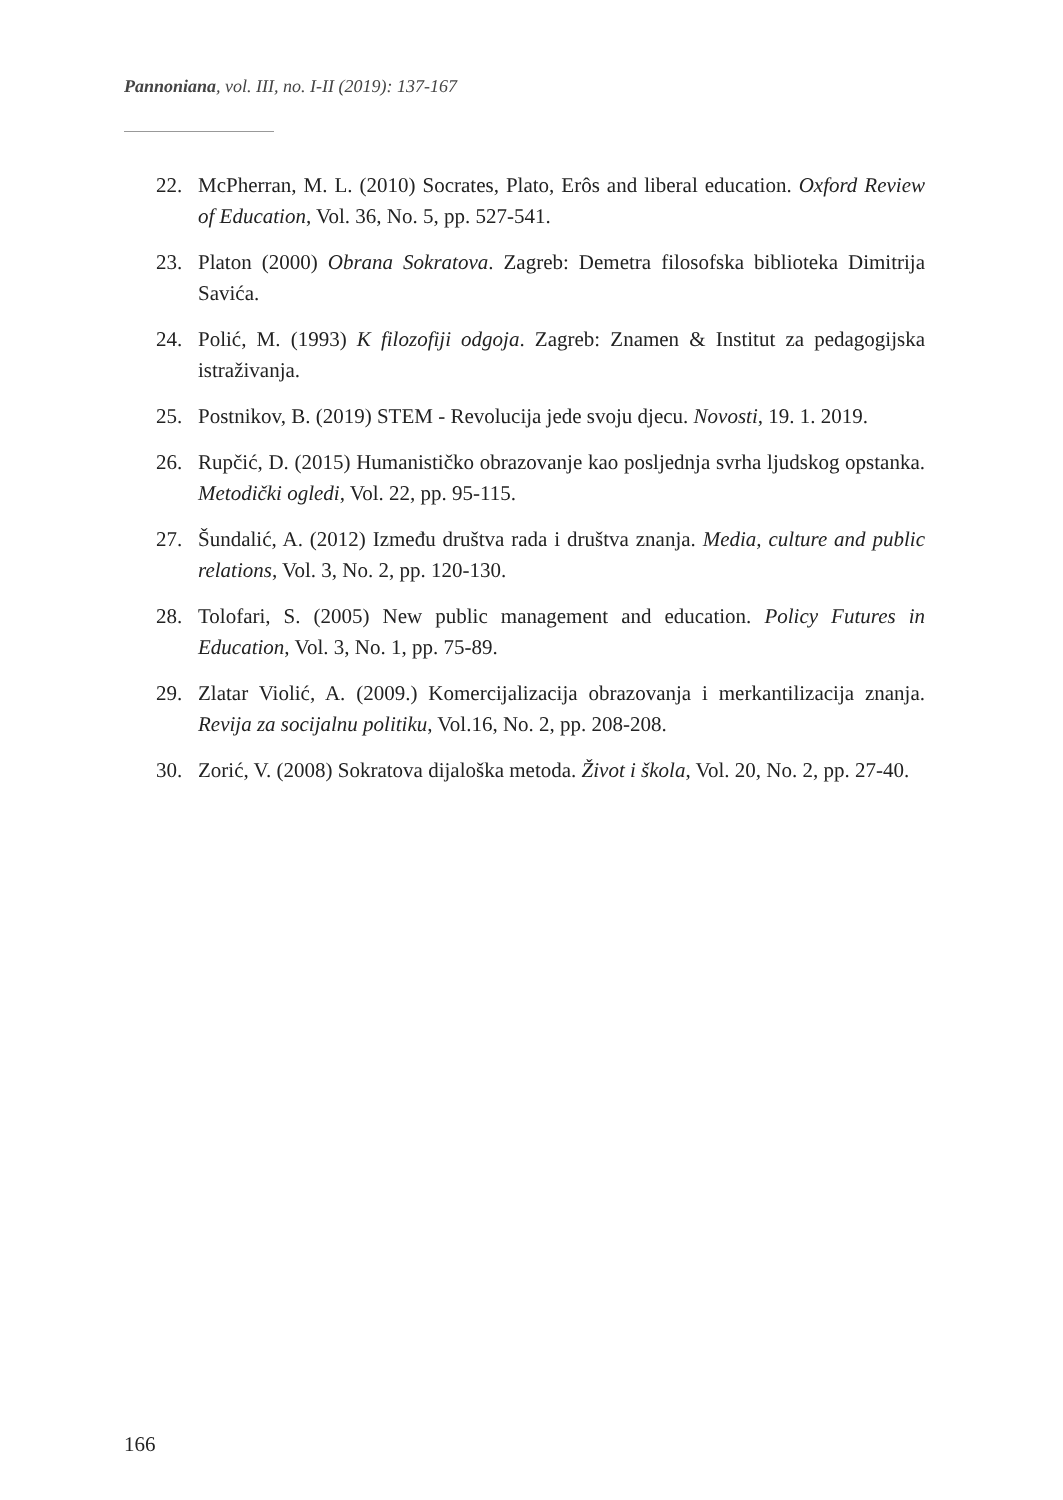Pannoniana, vol. III, no. I-II (2019): 137-167
22. McPherran, M. L. (2010) Socrates, Plato, Erôs and liberal education. Oxford Review of Education, Vol. 36, No. 5, pp. 527-541.
23. Platon (2000) Obrana Sokratova. Zagreb: Demetra filosofska biblioteka Dimitrija Savića.
24. Polić, M. (1993) K filozofiji odgoja. Zagreb: Znamen & Institut za pedagogijska istraživanja.
25. Postnikov, B. (2019) STEM - Revolucija jede svoju djecu. Novosti, 19. 1. 2019.
26. Rupčić, D. (2015) Humanističko obrazovanje kao posljednja svrha ljudskog opstanka. Metodički ogledi, Vol. 22, pp. 95-115.
27. Šundalić, A. (2012) Između društva rada i društva znanja. Media, culture and public relations, Vol. 3, No. 2, pp. 120-130.
28. Tolofari, S. (2005) New public management and education. Policy Futures in Education, Vol. 3, No. 1, pp. 75-89.
29. Zlatar Violić, A. (2009.) Komercijalizacija obrazovanja i merkantilizacija znanja. Revija za socijalnu politiku, Vol.16, No. 2, pp. 208-208.
30. Zorić, V. (2008) Sokratova dijaloška metoda. Život i škola, Vol. 20, No. 2, pp. 27-40.
166